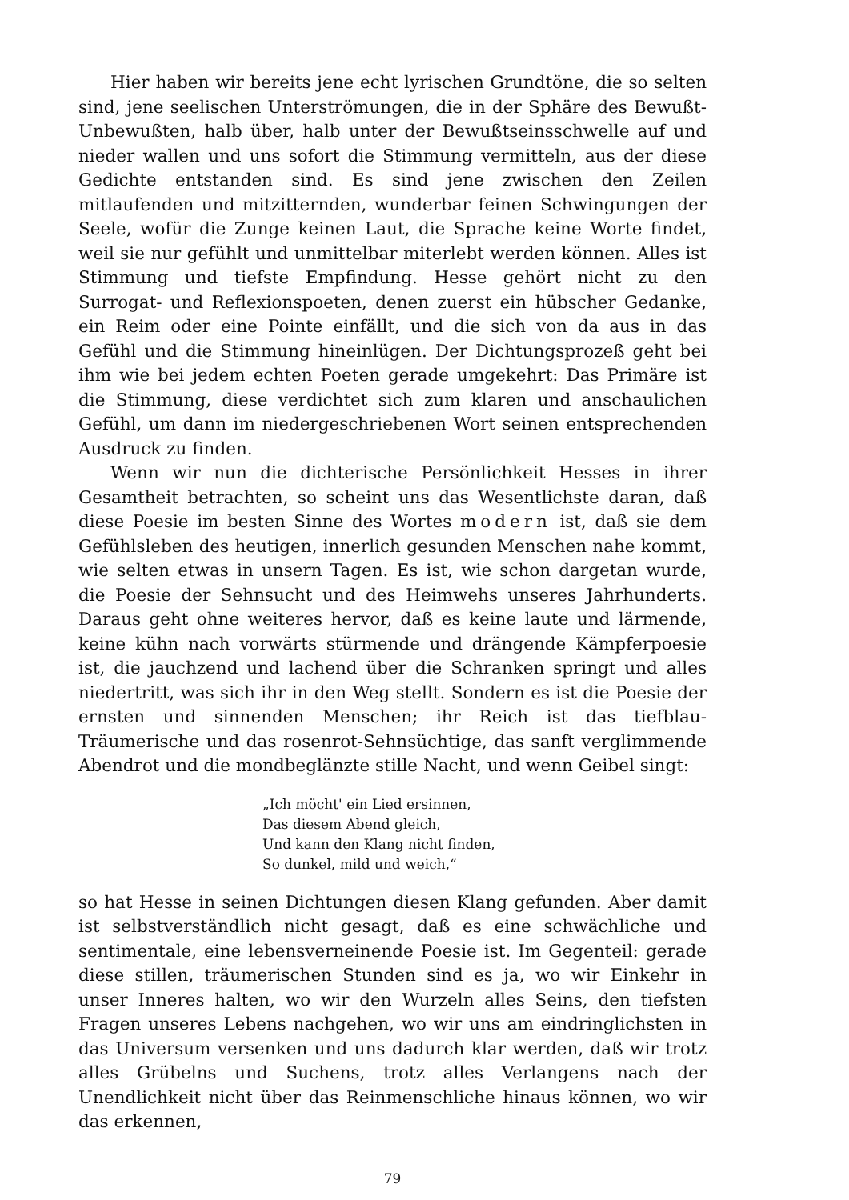Hier haben wir bereits jene echt lyrischen Grundtöne, die so selten sind, jene seelischen Unterströmungen, die in der Sphäre des Bewußt-Unbewußten, halb über, halb unter der Bewußtseinsschwelle auf und nieder wallen und uns sofort die Stimmung vermitteln, aus der diese Gedichte entstanden sind. Es sind jene zwischen den Zeilen mitlaufenden und mitzitternden, wunderbar feinen Schwingungen der Seele, wofür die Zunge keinen Laut, die Sprache keine Worte findet, weil sie nur gefühlt und unmittelbar miterlebt werden können. Alles ist Stimmung und tiefste Empfindung. Hesse gehört nicht zu den Surrogat- und Reflexionspoeten, denen zuerst ein hübscher Gedanke, ein Reim oder eine Pointe einfällt, und die sich von da aus in das Gefühl und die Stimmung hineinlügen. Der Dichtungsprozeß geht bei ihm wie bei jedem echten Poeten gerade umgekehrt: Das Primäre ist die Stimmung, diese verdichtet sich zum klaren und anschaulichen Gefühl, um dann im niedergeschriebenen Wort seinen entsprechenden Ausdruck zu finden.
Wenn wir nun die dichterische Persönlichkeit Hesses in ihrer Gesamtheit betrachten, so scheint uns das Wesentlichste daran, daß diese Poesie im besten Sinne des Wortes modern ist, daß sie dem Gefühlsleben des heutigen, innerlich gesunden Menschen nahe kommt, wie selten etwas in unsern Tagen. Es ist, wie schon dargetan wurde, die Poesie der Sehnsucht und des Heimwehs unseres Jahrhunderts. Daraus geht ohne weiteres hervor, daß es keine laute und lärmende, keine kühn nach vorwärts stürmende und drängende Kämpferpoesie ist, die jauchzend und lachend über die Schranken springt und alles niedertritt, was sich ihr in den Weg stellt. Sondern es ist die Poesie der ernsten und sinnenden Menschen; ihr Reich ist das tiefblau-Träumerische und das rosenrot-Sehnsüchtige, das sanft verglimmende Abendrot und die mondbeglänzte stille Nacht, und wenn Geibel singt:
„Ich möcht' ein Lied ersinnen,
Das diesem Abend gleich,
Und kann den Klang nicht finden,
So dunkel, mild und weich,“
so hat Hesse in seinen Dichtungen diesen Klang gefunden. Aber damit ist selbstverständlich nicht gesagt, daß es eine schwächliche und sentimentale, eine lebensverneinende Poesie ist. Im Gegenteil: gerade diese stillen, träumerischen Stunden sind es ja, wo wir Einkehr in unser Inneres halten, wo wir den Wurzeln alles Seins, den tiefsten Fragen unseres Lebens nachgehen, wo wir uns am eindringlichsten in das Universum versenken und uns dadurch klar werden, daß wir trotz alles Grübelns und Suchens, trotz alles Verlangens nach der Unendlichkeit nicht über das Reinmenschliche hinaus können, wo wir das erkennen,
79